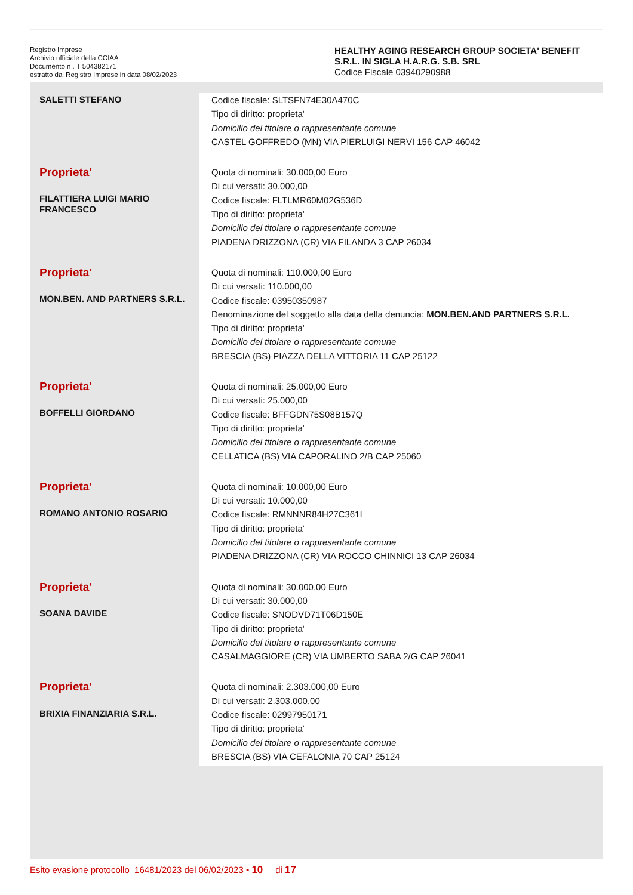Registro Imprese
Archivio ufficiale della CCIAA
Documento n . T 504382171
estratto dal Registro Imprese in data 08/02/2023
HEALTHY AGING RESEARCH GROUP SOCIETA' BENEFIT S.R.L. IN SIGLA H.A.R.G. S.B. SRL
Codice Fiscale 03940290988
| SALETTI STEFANO | Codice fiscale: SLTSFN74E30A470C Tipo di diritto: proprieta' Domicilio del titolare o rappresentante comune CASTEL GOFFREDO (MN) VIA PIERLUIGI NERVI 156 CAP 46042 |
| Proprieta' FILATTIERA LUIGI MARIO FRANCESCO | Quota di nominali: 30.000,00 Euro Di cui versati: 30.000,00 Codice fiscale: FLTLMR60M02G536D Tipo di diritto: proprieta' Domicilio del titolare o rappresentante comune PIADENA DRIZZONA (CR) VIA FILANDA 3 CAP 26034 |
| Proprieta' MON.BEN. AND PARTNERS S.R.L. | Quota di nominali: 110.000,00 Euro Di cui versati: 110.000,00 Codice fiscale: 03950350987 Denominazione del soggetto alla data della denuncia: MON.BEN.AND PARTNERS S.R.L. Tipo di diritto: proprieta' Domicilio del titolare o rappresentante comune BRESCIA (BS) PIAZZA DELLA VITTORIA 11 CAP 25122 |
| Proprieta' BOFFELLI GIORDANO | Quota di nominali: 25.000,00 Euro Di cui versati: 25.000,00 Codice fiscale: BFFGDN75S08B157Q Tipo di diritto: proprieta' Domicilio del titolare o rappresentante comune CELLATICA (BS) VIA CAPORALINO 2/B CAP 25060 |
| Proprieta' ROMANO ANTONIO ROSARIO | Quota di nominali: 10.000,00 Euro Di cui versati: 10.000,00 Codice fiscale: RMNNNR84H27C361I Tipo di diritto: proprieta' Domicilio del titolare o rappresentante comune PIADENA DRIZZONA (CR) VIA ROCCO CHINNICI 13 CAP 26034 |
| Proprieta' SOANA DAVIDE | Quota di nominali: 30.000,00 Euro Di cui versati: 30.000,00 Codice fiscale: SNODVD71T06D150E Tipo di diritto: proprieta' Domicilio del titolare o rappresentante comune CASALMAGGIORE (CR) VIA UMBERTO SABA 2/G CAP 26041 |
| Proprieta' BRIXIA FINANZIARIA S.R.L. | Quota di nominali: 2.303.000,00 Euro Di cui versati: 2.303.000,00 Codice fiscale: 02997950171 Tipo di diritto: proprieta' Domicilio del titolare o rappresentante comune BRESCIA (BS) VIA CEFALONIA 70 CAP 25124 |
Esito evasione protocollo 16481/2023 del 06/02/2023 • 10 di 17